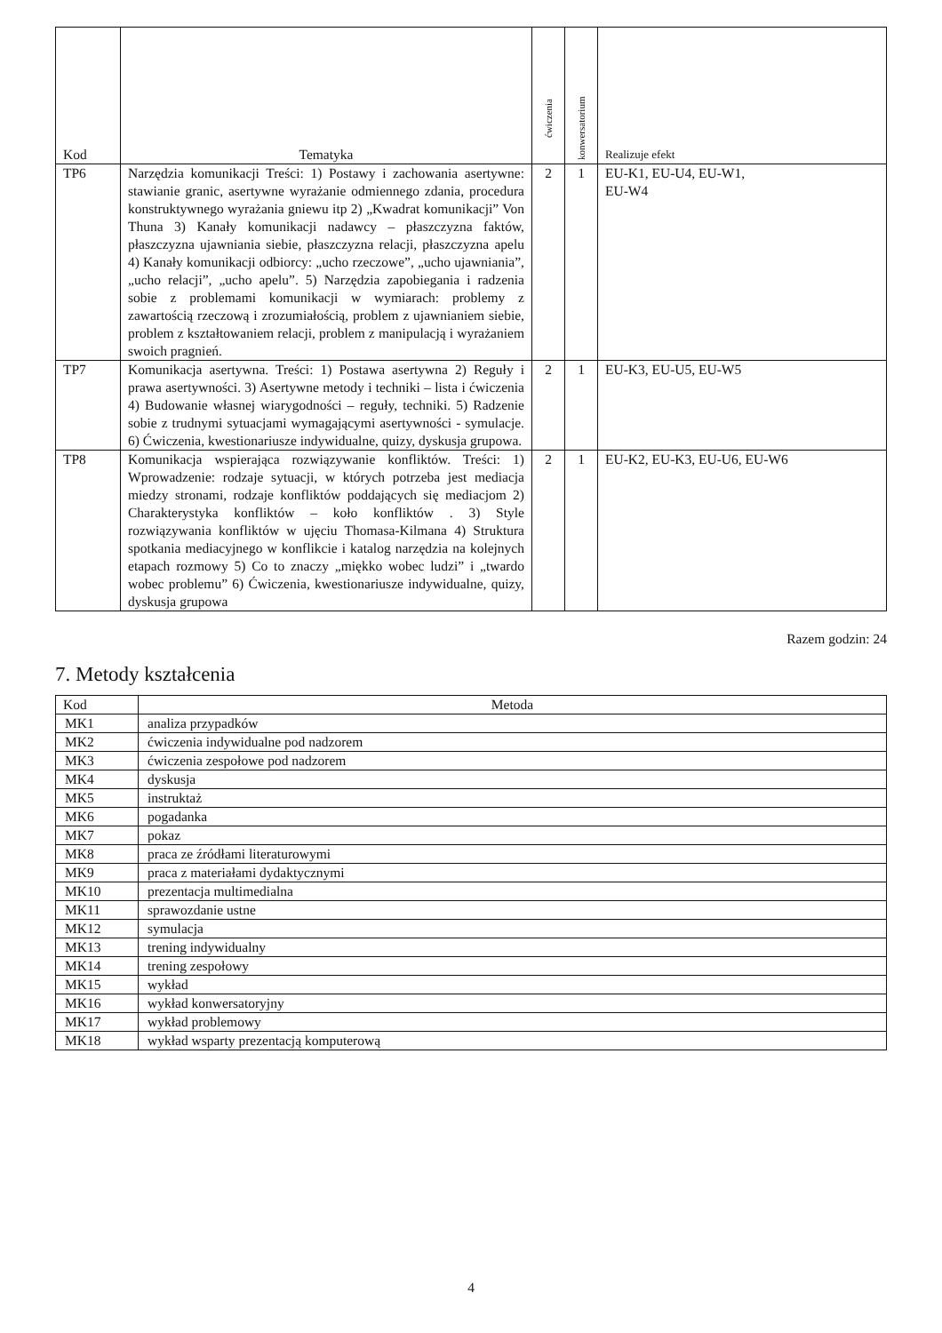| Kod | Tematyka | ćwiczenia | konwersatorium | Realizuje efekt |
| --- | --- | --- | --- | --- |
| TP6 | Narzędzia komunikacji Treści: 1) Postawy i zachowania asertywne: stawianie granic, asertywne wyrażanie odmiennego zdania, procedura konstruktywnego wyrażania gniewu itp 2) „Kwadrat komunikacji” Von Thuna 3) Kanały komunikacji nadawcy – płaszczyzna faktów, płaszczyzna ujawniania siebie, płaszczyzna relacji, płaszczyzna apelu 4) Kanały komunikacji odbiorcy: „ucho rzeczowe”, „ucho ujawniania”, „ucho relacji”, „ucho apelu”. 5) Narzędzia zapobiegania i radzenia sobie z problemami komunikacji w wymiarach: problemy z zawartością rzeczową i zrozumiałością, problem z ujawnianiem siebie, problem z kształtowaniem relacji, problem z manipulacją i wyrażaniem swoich pragnień. | 2 | 1 | EU-K1, EU-U4, EU-W1, EU-W4 |
| TP7 | Komunikacja asertywna. Treści: 1) Postawa asertywna 2) Reguły i prawa asertywności. 3) Asertywne metody i techniki – lista i ćwiczenia 4) Budowanie własnej wiarygodności – reguły, techniki. 5) Radzenie sobie z trudnymi sytuacjami wymagającymi asertywności - symulacje. 6) Ćwiczenia, kwestionariusze indywidualne, quizy, dyskusja grupowa. | 2 | 1 | EU-K3, EU-U5, EU-W5 |
| TP8 | Komunikacja wspierająca rozwiązywanie konfliktów. Treści: 1) Wprowadzenie: rodzaje sytuacji, w których potrzeba jest mediacja miedzy stronami, rodzaje konfliktów poddających się mediacjom 2) Charakterystyka konfliktów – koło konfliktów . 3) Style rozwiązywania konfliktów w ujęciu Thomasa-Kilmana 4) Struktura spotkania mediacyjnego w konflikcie i katalog narzędzia na kolejnych etapach rozmowy 5) Co to znaczy „miękko wobec ludzi” i „twardo wobec problemu” 6) Ćwiczenia, kwestionariusze indywidualne, quizy, dyskusja grupowa | 2 | 1 | EU-K2, EU-K3, EU-U6, EU-W6 |
Razem godzin: 24
7. Metody kształcenia
| Kod | Metoda |
| --- | --- |
| MK1 | analiza przypadków |
| MK2 | ćwiczenia indywidualne pod nadzorem |
| MK3 | ćwiczenia zespołowe pod nadzorem |
| MK4 | dyskusja |
| MK5 | instruktaż |
| MK6 | pogadanka |
| MK7 | pokaz |
| MK8 | praca ze źródłami literaturowymi |
| MK9 | praca z materiałami dydaktycznymi |
| MK10 | prezentacja multimedialna |
| MK11 | sprawozdanie ustne |
| MK12 | symulacja |
| MK13 | trening indywidualny |
| MK14 | trening zespołowy |
| MK15 | wykład |
| MK16 | wykład konwersatoryjny |
| MK17 | wykład problemowy |
| MK18 | wykład wsparty prezentacją komputerową |
4